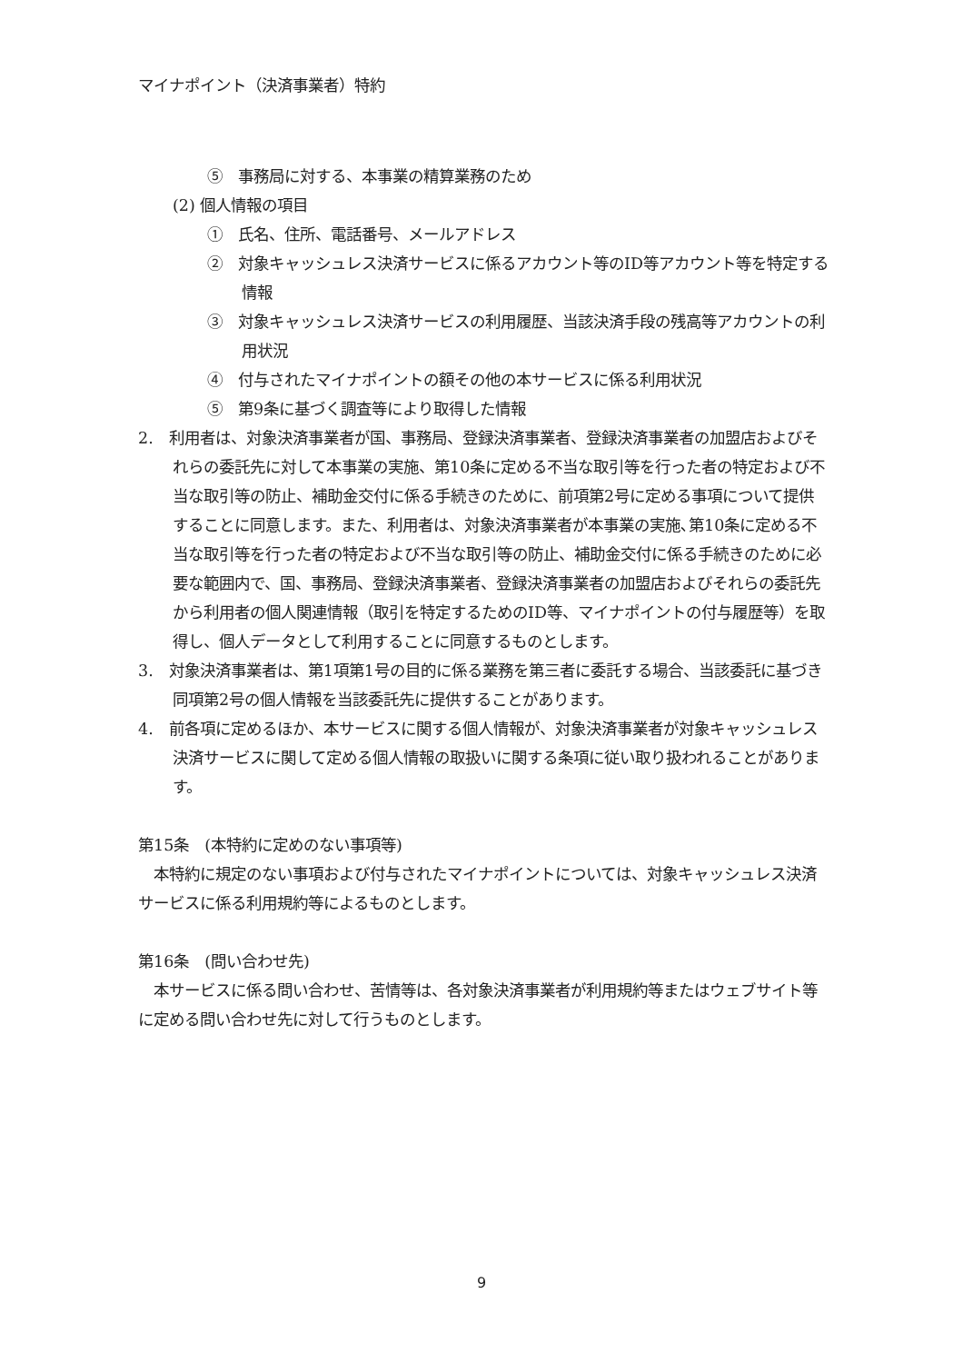マイナポイント（決済事業者）特約
⑤　事務局に対する、本事業の精算業務のため
(2) 個人情報の項目
①　氏名、住所、電話番号、メールアドレス
②　対象キャッシュレス決済サービスに係るアカウント等のID等アカウント等を特定する情報
③　対象キャッシュレス決済サービスの利用履歴、当該決済手段の残高等アカウントの利用状況
④　付与されたマイナポイントの額その他の本サービスに係る利用状況
⑤　第9条に基づく調査等により取得した情報
2.　利用者は、対象決済事業者が国、事務局、登録決済事業者、登録決済事業者の加盟店およびそれらの委託先に対して本事業の実施、第10条に定める不当な取引等を行った者の特定および不当な取引等の防止、補助金交付に係る手続きのために、前項第2号に定める事項について提供することに同意します。また、利用者は、対象決済事業者が本事業の実施､第10条に定める不当な取引等を行った者の特定および不当な取引等の防止、補助金交付に係る手続きのために必要な範囲内で、国、事務局、登録決済事業者、登録決済事業者の加盟店およびそれらの委託先から利用者の個人関連情報（取引を特定するためのID等、マイナポイントの付与履歴等）を取得し、個人データとして利用することに同意するものとします。
3.　対象決済事業者は、第1項第1号の目的に係る業務を第三者に委託する場合、当該委託に基づき同項第2号の個人情報を当該委託先に提供することがあります。
4.　前各項に定めるほか、本サービスに関する個人情報が、対象決済事業者が対象キャッシュレス決済サービスに関して定める個人情報の取扱いに関する条項に従い取り扱われることがあります。
第15条　(本特約に定めのない事項等)
　本特約に規定のない事項および付与されたマイナポイントについては、対象キャッシュレス決済サービスに係る利用規約等によるものとします。
第16条　(問い合わせ先)
　本サービスに係る問い合わせ、苦情等は、各対象決済事業者が利用規約等またはウェブサイト等に定める問い合わせ先に対して行うものとします。
9